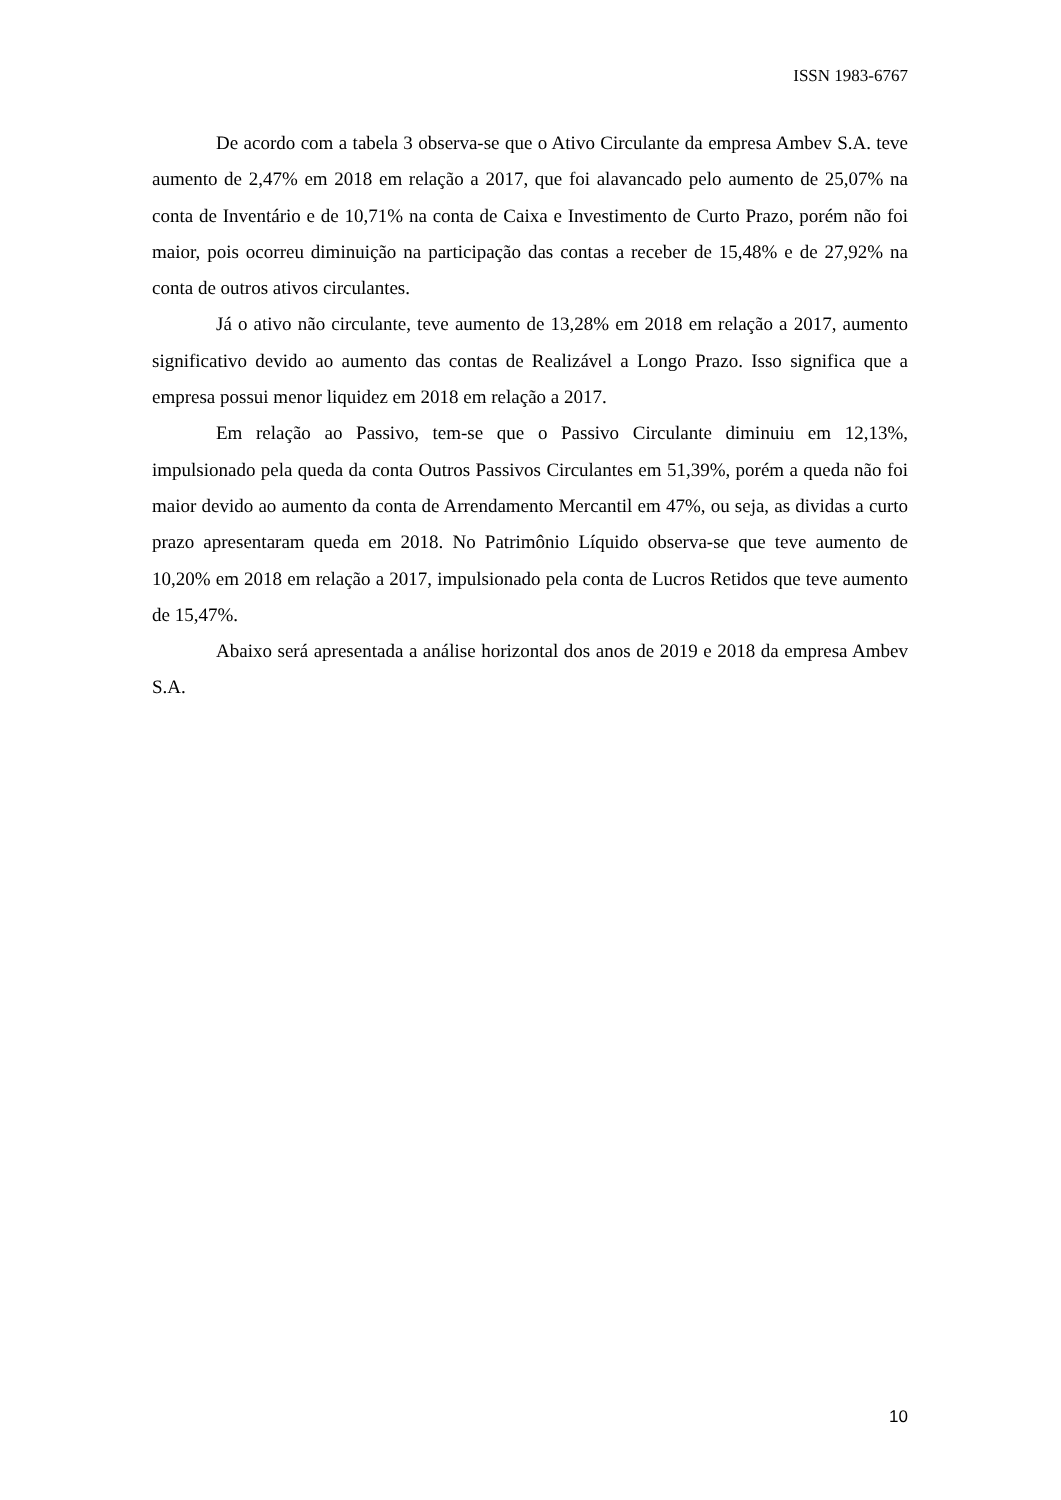ISSN 1983-6767
De acordo com a tabela 3 observa-se que o Ativo Circulante da empresa Ambev S.A. teve aumento de 2,47% em 2018 em relação a 2017, que foi alavancado pelo aumento de 25,07% na conta de Inventário e de 10,71% na conta de Caixa e Investimento de Curto Prazo, porém não foi maior, pois ocorreu diminuição na participação das contas a receber de 15,48% e de 27,92% na conta de outros ativos circulantes.
Já o ativo não circulante, teve aumento de 13,28% em 2018 em relação a 2017, aumento significativo devido ao aumento das contas de Realizável a Longo Prazo. Isso significa que a empresa possui menor liquidez em 2018 em relação a 2017.
Em relação ao Passivo, tem-se que o Passivo Circulante diminuiu em 12,13%, impulsionado pela queda da conta Outros Passivos Circulantes em 51,39%, porém a queda não foi maior devido ao aumento da conta de Arrendamento Mercantil em 47%, ou seja, as dividas a curto prazo apresentaram queda em 2018. No Patrimônio Líquido observa-se que teve aumento de 10,20% em 2018 em relação a 2017, impulsionado pela conta de Lucros Retidos que teve aumento de 15,47%.
Abaixo será apresentada a análise horizontal dos anos de 2019 e 2018 da empresa Ambev S.A.
10